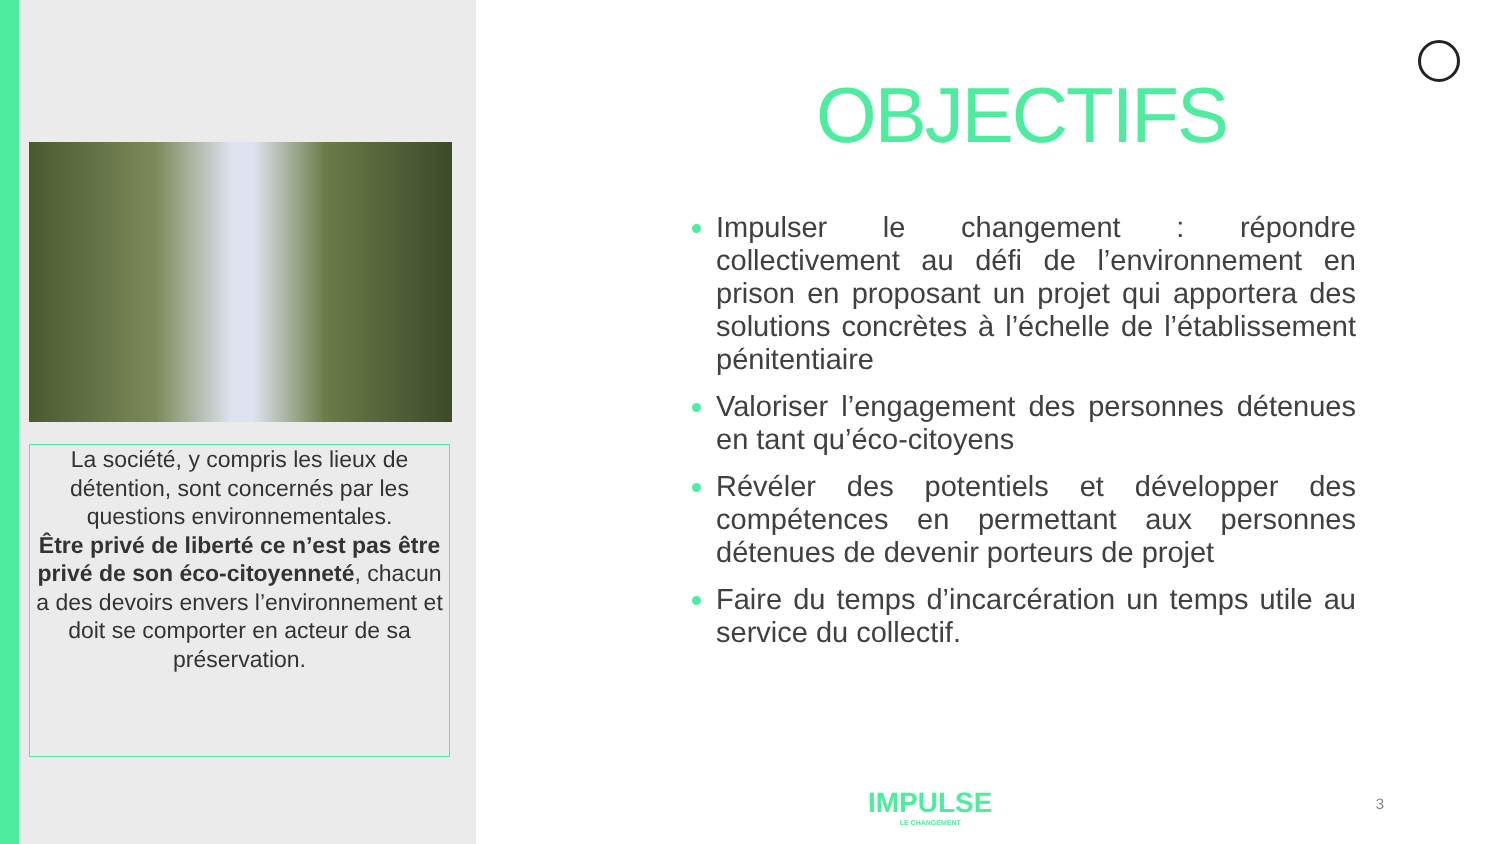La société, y compris les lieux de détention, sont concernés par les questions environnementales.
Être privé de liberté ce n’est pas être privé de son éco-citoyenneté, chacun a des devoirs envers l’environnement et doit se comporter en acteur de sa préservation.
OBJECTIFS
Impulser le changement : répondre collectivement au défi de l’environnement en prison en proposant un projet qui apportera des solutions concrètes à l’échelle de l’établissement pénitentiaire
Valoriser l’engagement des personnes détenues en tant qu’éco-citoyens
Révéler des potentiels et développer des compétences en permettant aux personnes détenues de devenir porteurs de projet
Faire du temps d’incarcération un temps utile au service du collectif.
IMPULSE
LE CHANGEMENT
3